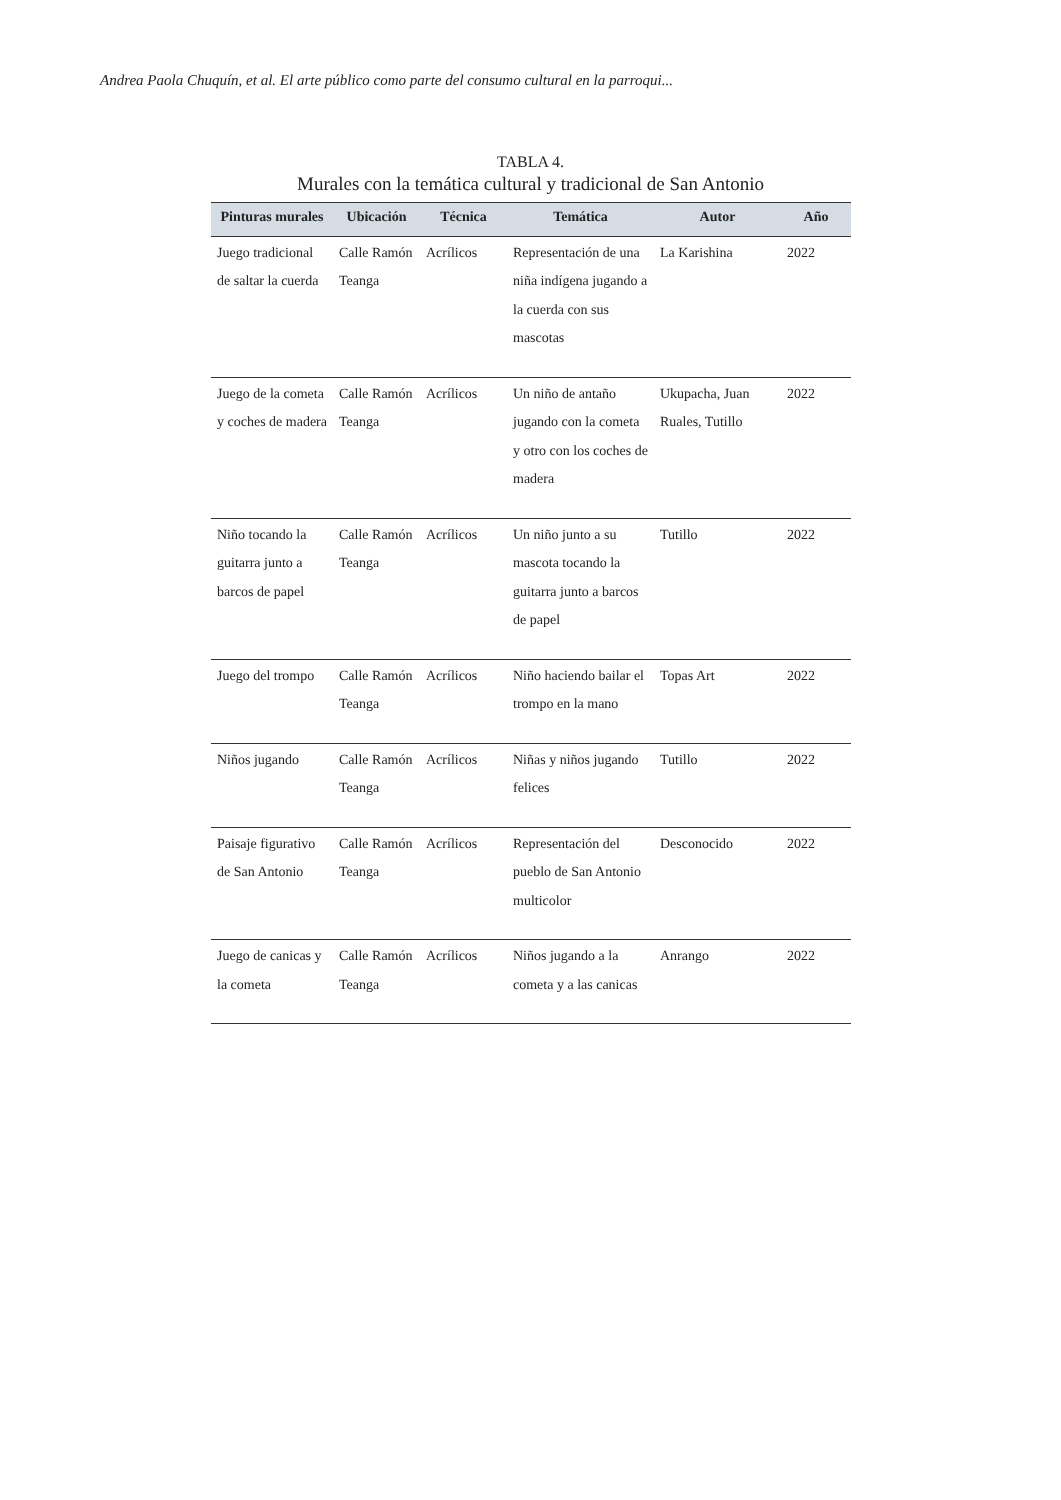Andrea Paola Chuquín, et al. El arte público como parte del consumo cultural en la parroqui...
TABLA 4.
Murales con la temática cultural y tradicional de San Antonio
| Pinturas murales | Ubicación | Técnica | Temática | Autor | Año |
| --- | --- | --- | --- | --- | --- |
| Juego tradicional de saltar la cuerda | Calle Ramón Teanga | Acrílicos | Representación de una niña indígena jugando a la cuerda con sus mascotas | La Karishina | 2022 |
| Juego de la cometa y coches de madera | Calle Ramón Teanga | Acrílicos | Un niño de antaño jugando con la cometa y otro con los coches de madera | Ukupacha, Juan Ruales, Tutillo | 2022 |
| Niño tocando la guitarra junto a barcos de papel | Calle Ramón Teanga | Acrílicos | Un niño junto a su mascota tocando la guitarra junto a barcos de papel | Tutillo | 2022 |
| Juego del trompo | Calle Ramón Teanga | Acrílicos | Niño haciendo bailar el trompo en la mano | Topas Art | 2022 |
| Niños jugando | Calle Ramón Teanga | Acrílicos | Niñas y niños jugando felices | Tutillo | 2022 |
| Paisaje figurativo de San Antonio | Calle Ramón Teanga | Acrílicos | Representación del pueblo de San Antonio multicolor | Desconocido | 2022 |
| Juego de canicas y la cometa | Calle Ramón Teanga | Acrílicos | Niños jugando a la cometa y a las canicas | Anrango | 2022 |